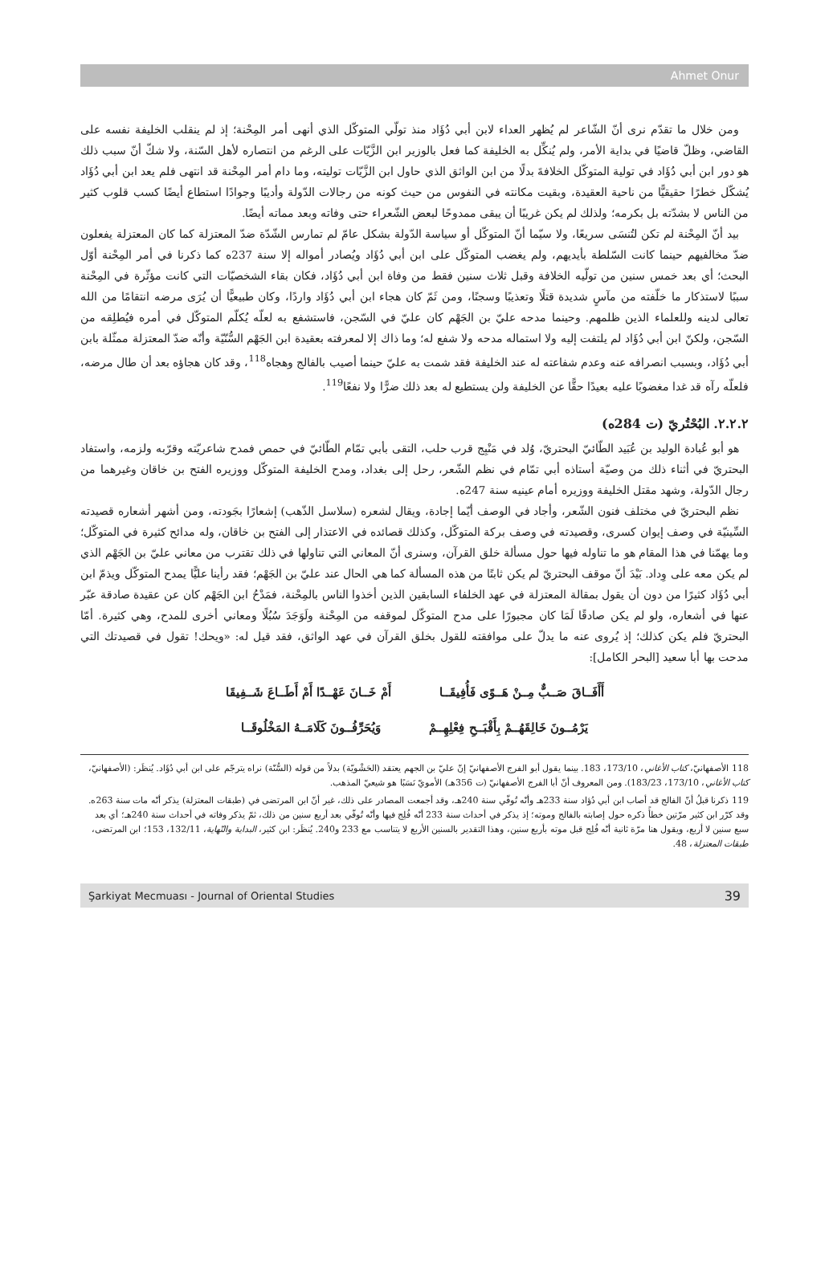Ahmet Onur
ومن خلال ما تقدّم نرى أنّ الشّاعر لم يُظهر العداء لابن أبي دُؤَاد منذ تولّي المتوكّل الذي أنهى أمر المِحْنة؛ إذ لم ينقلب الخليفة نفسه على القاضي، وظلّ قاضيًا في بداية الأمر، ولم يُنكِّل به الخليفة كما فعل بالوزير ابن الزَّيّات على الرغم من انتصاره لأهل السّنة، ولا شكّ أنّ سبب ذلك هو دور ابن أبي دُؤَاد في تولية المتوكّل الخلافةَ بدلًا من ابن الواثق الذي حاول ابن الزَّيّات توليته، وما دام أمر المِحْنة قد انتهى فلم يعد ابن أبي دُؤَاد يُشكّل خطرًا حقيقيًّا من ناحية العقيدة، وبقيت مكانته في النفوس من حيث كونه من رجالات الدّولة وأديبًا وجوادًا استطاع أيضًا كسب قلوب كثير من الناس لا بشدّته بل بكرمه؛ ولذلك لم يكن غريبًا أن يبقى ممدوحًا لبعض الشّعراء حتى وفاته وبعد مماته أيضًا.
بيد أنّ المِحْنة لم تكن لتُنسَى سريعًا، ولا سيّما أنّ المتوكّل أو سياسة الدّولة بشكل عامّ لم تمارس الشّدّة ضدّ المعتزلة كما كان المعتزلة يفعلون ضدّ مخالفيهم حينما كانت السّلطة بأيديهم، ولم يغضب المتوكّل على ابن أبي دُؤَاد ويُصادر أمواله إلا سنة 237ه كما ذكرنا في أمر المِحْنة أوّل البحث؛ أي بعد خمس سنين من تولّيه الخلافة وقبل ثلاث سنين فقط من وفاة ابن أبي دُؤَاد، فكان بقاء الشخصيّات التي كانت مؤثّرة في المِحْنة سببًا لاستذكار ما خلّفته من مآسٍ شديدة قتلًا وتعذيبًا وسجنًا، ومن ثَمّ كان هجاء ابن أبي دُؤَاد واردًا، وكان طبيعيًّا أن يُرَى مرضه انتقامًا من الله تعالى لدينه وللعلماء الذين ظلمهم. وحينما مدحه عليّ بن الجَهْم كان عليّ في السّجن، فاستشفع به لعلّه يُكلّم المتوكّل في أمره فيُطلِقه من السّجن، ولكنّ ابن أبي دُؤَاد لم يلتفت إليه ولا استماله مدحه ولا شفع له؛ وما ذاك إلا لمعرفته بعقيدة ابن الجَهْم السُّنّيّة وأنّه ضدّ المعتزلة ممثّلة بابن أبي دُؤَاد، وبسبب انصرافه عنه وعدم شفاعته له عند الخليفة فقد شمت به عليّ حينما أصيب بالفالج وهجاه<sup>118</sup>، وقد كان هجاؤه بعد أن طال مرضه، فلعلّه رآه قد غدا مغضوبًا عليه بعيدًا حقًّا عن الخليفة ولن يستطيع له بعد ذلك ضرًّا ولا نفعًا<sup>119</sup>.
٢.٢.٢. البُحْتُريّ (ت 284ه)
هو أبو عُبادة الوليد بن عُبَيد الطّائيّ البحتريّ، وُلد في مَنْبِج قرب حلب، التقى بأبي تمّام الطّائيّ في حمص فمدح شاعريّته وقرّبه ولزمه، واستفاد البحتريّ في أثناء ذلك من وصيّة أستاذه أبي تمّام في نظم الشّعر، رحل إلى بغداد، ومدح الخليفة المتوكّل ووزيره الفتح بن خاقان وغيرهما من رجال الدّولة، وشهد مقتل الخليفة ووزيره أمام عينيه سنة 247ه.
نظم البحتريّ في مختلف فنون الشّعر، وأجاد في الوصف أيّما إجادة، ويقال لشعره (سلاسل الذّهب) إشعارًا بجَودته، ومن أشهر أشعاره قصيدته السِّينيّة في وصف إيوان كسرى، وقصيدته في وصف بركة المتوكّل، وكذلك قصائده في الاعتذار إلى الفتح بن خاقان، وله مدائح كثيرة في المتوكّل؛ وما يهمّنا في هذا المقام هو ما تناوله فيها حول مسألة خلق القرآن، وسنرى أنّ المعاني التي تناولها في ذلك تقترب من معاني عليّ بن الجَهْم الذي لم يكن معه على وِداد. بَيْدَ أنّ موقف البحتريّ لم يكن ثابتًا من هذه المسألة كما هي الحال عند عليّ بن الجَهْم؛ فقد رأينا عليًّا يمدح المتوكّل ويذمّ ابن أبي دُؤَاد كثيرًا من دون أن يقول بمقالة المعتزلة في عهد الخلفاء السابقين الذين أخذوا الناس بالمِحْنة، فمَدْحُ ابن الجَهْم كان عن عقيدة صادقة عبّر عنها في أشعاره، ولو لم يكن صادقًا لَمَا كان مجبورًا على مدح المتوكّل لموقفه من المِحْنة ولَوَجَدَ سُبُلًا ومعاني أخرى للمدح، وهي كثيرة. أمّا البحتريّ فلم يكن كذلك؛ إذ يُروى عنه ما يدلّ على موافقته للقول بخلق القرآن في عهد الواثق، فقد قيل له: «ويحك! تقول في قصيدتك التي مدحت بها أبا سعيد [البحر الكامل]:
أَأَفَــاقَ صَــبٌّ مِــنْ هَــوًى فَأُفِيقَــا أَمْ خَــانَ عَهْــدًا أَمْ أَطَــاعَ شَــفِيقَا
يَرْمُــونَ خَالِقَهُــمْ بِأَقْبَــحِ فِعْلِهِــمْ وَيُحَرِّفُــونَ كَلَامَــهُ المَخْلُوقَــا
118 الأصفهانيّ، كتاب الأغاني، 173/10، 183. بينما يقول أبو الفرج الأصفهانيّ إنّ عليّ بن الجهم يعتقد (الحَشْويّة) بدلاً من قوله (السُّنّة) نراه يترجّم على ابن أبي دُؤَاد. يُنظَر: (الأصفهانيّ، كتاب الأغاني، 173/10، 183/23). ومن المعروف أنّ أبا الفرج الأصفهانيّ (ت 356هـ) الأمويّ نَسَبًا هو شيعيّ المذهب.
119 ذكرنا قبلُ أنّ الفالج قد أصاب ابن أبي دُؤاد سنة 233هـ وأنّه تُوفّي سنة 240هـ، وقد أجمعت المصادر على ذلك، غير أنّ ابن المرتضى في (طبقات المعتزلة) يذكر أنّه مات سنة 263ه. وقد كرّر ابن كثير مرّتين خطأً ذكره حول إصابته بالفالج وموته؛ إذ يذكر في أحداث سنة 233 أنّه فُلِج فيها وأنّه تُوفّي بعد أربع سنين من ذلك، ثمّ يذكر وفاته في أحداث سنة 240هـ؛ أي بعد سبع سنين لا أربع، ويقول هنا مرّة ثانية أنّه فُلِج قبل موته بأربع سنين، وهذا التقدير بالسنين الأربع لا يتناسب مع 233 و240. يُنظَر: ابن كثير، البداية والنّهاية، 132/11، 153؛ ابن المرتضى، طبقات المعتزلة، 48.
Şarkiyat Mecmuası - Journal of Oriental Studies 39